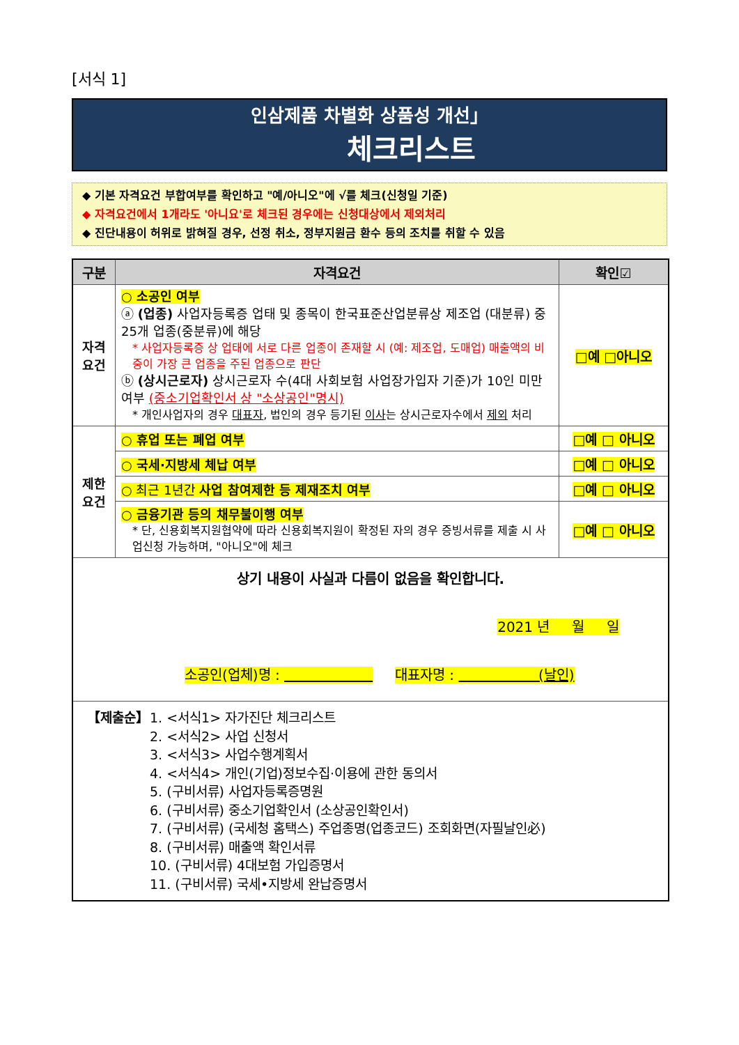[서식 1]
인삼제품 차별화 상품성 개선」
체크리스트
◆ 기본 자격요건 부합여부를 확인하고 "예/아니오"에 √를 체크(신청일 기준)
◆ 자격요건에서 1개라도 '아니요'로 체크된 경우에는 신청대상에서 제외처리
◆ 진단내용이 허위로 밝혀질 경우, 선정 취소, 정부지원금 환수 등의 조치를 취할 수 있음
| 구분 | 자격요건 | 확인☑ |
| --- | --- | --- |
| 자격 요건 | ○ 소공인 여부 ⓐ (업종) 사업자등록증 업태 및 종목이 한국표준산업분류상 제조업 (대분류) 중 25개 업종(중분류)에 해당 * 사업자등록증 상 업태에 서로 다른 업종이 존재할 시 (예: 제조업, 도매업) 매출액의 비중이 가장 큰 업종을 주된 업종으로 판단 ⓑ (상시근로자) 상시근로자 수(4대 사회보험 사업장가입자 기준)가 10인 미만 여부 (중소기업확인서 상 "소상공인"명시) * 개인사업자의 경우 대표자 , 법인의 경우 등기된 이사 는 상시근로자수에서 제외 처리 | □예 □아니오 |
| 제한 요건 | ○ 휴업 또는 폐업 여부 | □예 □ 아니오 |
| | ○ 국세·지방세 체납 여부 | □예 □ 아니오 |
| | ○ 최근 1년간 사업 참여제한 등 제재조치 여부 | □예 □ 아니오 |
| | ○ 금융기관 등의 채무불이행 여부 * 단, 신용회복지원협약에 따라 신용회복지원이 확정된 자의 경우 증빙서류를 제출 시 사업신청 가능하며, "아니오"에 체크 | □예 □ 아니오 |
| 상기 내용이 사실과 다름이 없음을 확인합니다. 2021 년 월 일 소공인(업체)명 : 대표자명 : (날인) | | |
| 【제출순】 1. <서식1> 자가진단 체크리스트 2. <서식2> 사업 신청서 3. <서식3> 사업수행계획서 4. <서식4> 개인(기업)정보수집·이용에 관한 동의서 5. (구비서류) 사업자등록증명원 6. (구비서류) 중소기업확인서 (소상공인확인서) 7. (구비서류) (국세청 홈택스) 주업종명(업종코드) 조회화면(자필날인必) 8. (구비서류) 매출액 확인서류 10. (구비서류) 4대보험 가입증명서 11. (구비서류) 국세•지방세 완납증명서 | | |